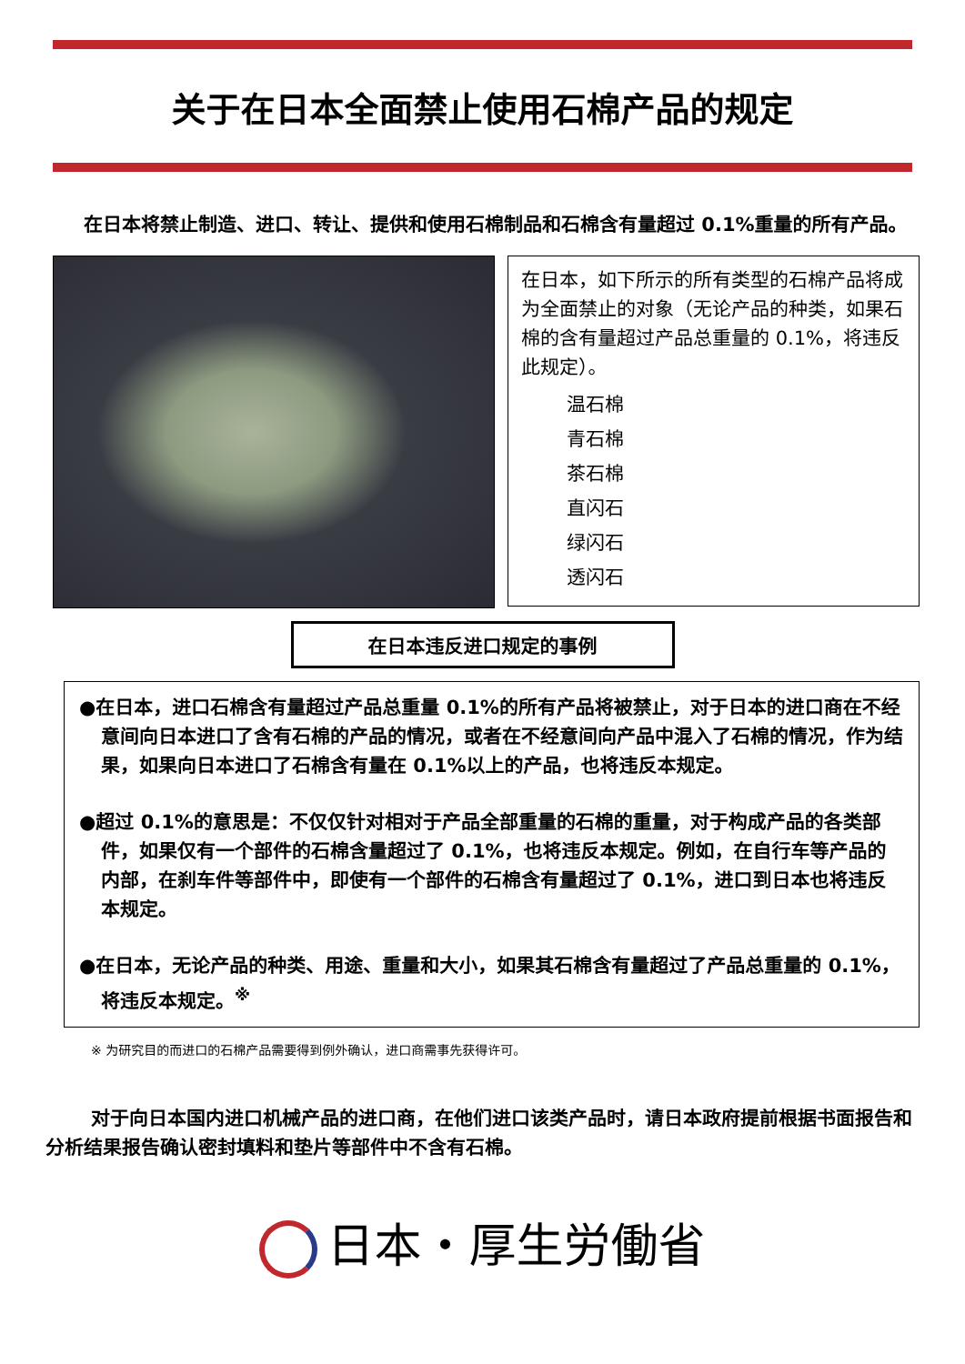关于在日本全面禁止使用石棉产品的规定
在日本将禁止制造、进口、转让、提供和使用石棉制品和石棉含有量超过 0.1%重量的所有产品。
在日本，如下所示的所有类型的石棉产品将成为全面禁止的对象（无论产品的种类，如果石棉的含有量超过产品总重量的 0.1%，将违反此规定）。
温石棉
青石棉
茶石棉
直闪石
绿闪石
透闪石
在日本违反进口规定的事例
●在日本，进口石棉含有量超过产品总重量 0.1%的所有产品将被禁止，对于日本的进口商在不经意间向日本进口了含有石棉的产品的情况，或者在不经意间向产品中混入了石棉的情况，作为结果，如果向日本进口了石棉含有量在 0.1%以上的产品，也将违反本规定。
●超过 0.1%的意思是：不仅仅针对相对于产品全部重量的石棉的重量，对于构成产品的各类部件，如果仅有一个部件的石棉含量超过了 0.1%，也将违反本规定。例如，在自行车等产品的内部，在刹车件等部件中，即使有一个部件的石棉含有量超过了 0.1%，进口到日本也将违反本规定。
●在日本，无论产品的种类、用途、重量和大小，如果其石棉含有量超过了产品总重量的 0.1%，将违反本规定。<sup>※</sup>
※ 为研究目的而进口的石棉产品需要得到例外确认，进口商需事先获得许可。
对于向日本国内进口机械产品的进口商，在他们进口该类产品时，请日本政府提前根据书面报告和分析结果报告确认密封填料和垫片等部件中不含有石棉。
日本・厚生労働省